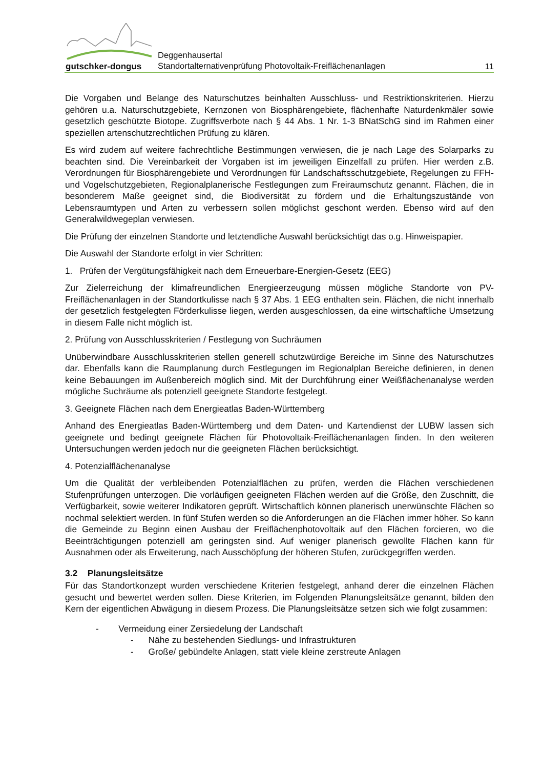gutschker-dongus
Deggenhausertal
Standortalternativenprüfung Photovoltaik-Freiflächenanlagen
11
Die Vorgaben und Belange des Naturschutzes beinhalten Ausschluss- und Restriktionskriterien. Hierzu gehören u.a. Naturschutzgebiete, Kernzonen von Biosphärengebiete, flächenhafte Naturdenkmäler sowie gesetzlich geschützte Biotope. Zugriffsverbote nach § 44 Abs. 1 Nr. 1-3 BNatSchG sind im Rahmen einer speziellen artenschutzrechtlichen Prüfung zu klären.
Es wird zudem auf weitere fachrechtliche Bestimmungen verwiesen, die je nach Lage des Solarparks zu beachten sind. Die Vereinbarkeit der Vorgaben ist im jeweiligen Einzelfall zu prüfen. Hier werden z.B. Verordnungen für Biosphärengebiete und Verordnungen für Landschaftsschutzgebiete, Regelungen zu FFH- und Vogelschutzgebieten, Regionalplanerische Festlegungen zum Freiraumschutz genannt. Flächen, die in besonderem Maße geeignet sind, die Biodiversität zu fördern und die Erhaltungszustände von Lebensraumtypen und Arten zu verbessern sollen möglichst geschont werden. Ebenso wird auf den Generalwildwegeplan verwiesen.
Die Prüfung der einzelnen Standorte und letztendliche Auswahl berücksichtigt das o.g. Hinweispapier.
Die Auswahl der Standorte erfolgt in vier Schritten:
1. Prüfen der Vergütungsfähigkeit nach dem Erneuerbare-Energien-Gesetz (EEG)
Zur Zielerreichung der klimafreundlichen Energieerzeugung müssen mögliche Standorte von PV-Freiflächenanlagen in der Standortkulisse nach § 37 Abs. 1 EEG enthalten sein. Flächen, die nicht innerhalb der gesetzlich festgelegten Förderkulisse liegen, werden ausgeschlossen, da eine wirtschaftliche Umsetzung in diesem Falle nicht möglich ist.
2. Prüfung von Ausschlusskriterien / Festlegung von Suchräumen
Unüberwindbare Ausschlusskriterien stellen generell schutzwürdige Bereiche im Sinne des Naturschutzes dar. Ebenfalls kann die Raumplanung durch Festlegungen im Regionalplan Bereiche definieren, in denen keine Bebauungen im Außenbereich möglich sind. Mit der Durchführung einer Weißflächenanalyse werden mögliche Suchräume als potenziell geeignete Standorte festgelegt.
3. Geeignete Flächen nach dem Energieatlas Baden-Württemberg
Anhand des Energieatlas Baden-Württemberg und dem Daten- und Kartendienst der LUBW lassen sich geeignete und bedingt geeignete Flächen für Photovoltaik-Freiflächenanlagen finden. In den weiteren Untersuchungen werden jedoch nur die geeigneten Flächen berücksichtigt.
4. Potenzialflächenanalyse
Um die Qualität der verbleibenden Potenzialflächen zu prüfen, werden die Flächen verschiedenen Stufenprüfungen unterzogen. Die vorläufigen geeigneten Flächen werden auf die Größe, den Zuschnitt, die Verfügbarkeit, sowie weiterer Indikatoren geprüft. Wirtschaftlich können planerisch unerwünschte Flächen so nochmal selektiert werden. In fünf Stufen werden so die Anforderungen an die Flächen immer höher. So kann die Gemeinde zu Beginn einen Ausbau der Freiflächenphotovoltaik auf den Flächen forcieren, wo die Beeinträchtigungen potenziell am geringsten sind. Auf weniger planerisch gewollte Flächen kann für Ausnahmen oder als Erweiterung, nach Ausschöpfung der höheren Stufen, zurückgegriffen werden.
3.2 Planungsleitsätze
Für das Standortkonzept wurden verschiedene Kriterien festgelegt, anhand derer die einzelnen Flächen gesucht und bewertet werden sollen. Diese Kriterien, im Folgenden Planungsleitsätze genannt, bilden den Kern der eigentlichen Abwägung in diesem Prozess. Die Planungsleitsätze setzen sich wie folgt zusammen:
- Vermeidung einer Zersiedelung der Landschaft
- Nähe zu bestehenden Siedlungs- und Infrastrukturen
- Große/ gebündelte Anlagen, statt viele kleine zerstreute Anlagen